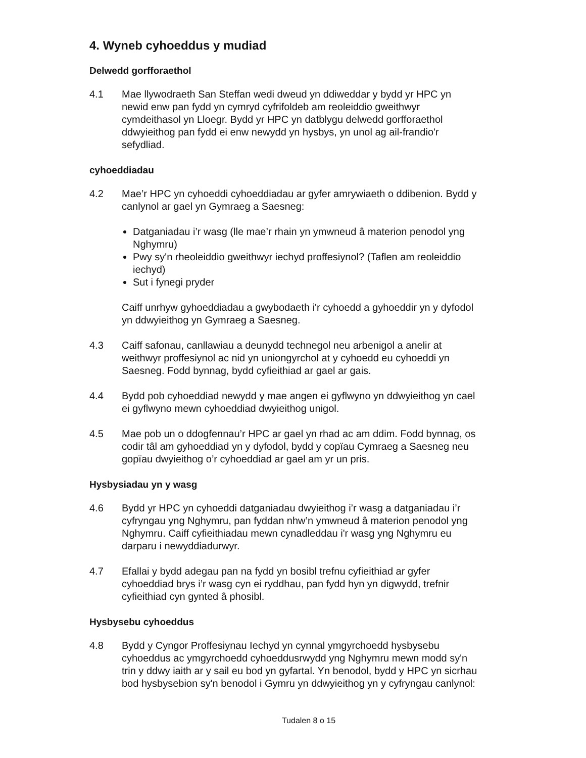4. Wyneb cyhoeddus y mudiad
Delwedd gorfforaethol
4.1 Mae llywodraeth San Steffan wedi dweud yn ddiweddar y bydd yr HPC yn newid enw pan fydd yn cymryd cyfrifoldeb am reoleiddio gweithwyr cymdeithasol yn Lloegr. Bydd yr HPC yn datblygu delwedd gorfforaethol ddwyieithog pan fydd ei enw newydd yn hysbys, yn unol ag ail-frandio'r sefydliad.
cyhoeddiadau
4.2 Mae’r HPC yn cyhoeddi cyhoeddiadau ar gyfer amrywiaeth o ddibenion. Bydd y canlynol ar gael yn Gymraeg a Saesneg:
Datganiadau i’r wasg (lle mae’r rhain yn ymwneud â materion penodol yng Nghymru)
Pwy sy'n rheoleiddio gweithwyr iechyd proffesiynol? (Taflen am reoleiddio iechyd)
Sut i fynegi pryder
Caiff unrhyw gyhoeddiadau a gwybodaeth i'r cyhoedd a gyhoeddir yn y dyfodol yn ddwyieithog yn Gymraeg a Saesneg.
4.3 Caiff safonau, canllawiau a deunydd technegol neu arbenigol a anelir at weithwyr proffesiynol ac nid yn uniongyrchol at y cyhoedd eu cyhoeddi yn Saesneg. Fodd bynnag, bydd cyfieithiad ar gael ar gais.
4.4 Bydd pob cyhoeddiad newydd y mae angen ei gyflwyno yn ddwyieithog yn cael ei gyflwyno mewn cyhoeddiad dwyieithog unigol.
4.5 Mae pob un o ddogfennau’r HPC ar gael yn rhad ac am ddim. Fodd bynnag, os codir tâl am gyhoeddiad yn y dyfodol, bydd y copïau Cymraeg a Saesneg neu gopïau dwyieithog o’r cyhoeddiad ar gael am yr un pris.
Hysbysiadau yn y wasg
4.6 Bydd yr HPC yn cyhoeddi datganiadau dwyieithog i’r wasg a datganiadau i’r cyfryngau yng Nghymru, pan fyddan nhw’n ymwneud â materion penodol yng Nghymru. Caiff cyfieithiadau mewn cynadleddau i'r wasg yng Nghymru eu darparu i newyddiadurwyr.
4.7 Efallai y bydd adegau pan na fydd yn bosibl trefnu cyfieithiad ar gyfer cyhoeddiad brys i’r wasg cyn ei ryddhau, pan fydd hyn yn digwydd, trefnir cyfieithiad cyn gynted â phosibl.
Hysbysebu cyhoeddus
4.8 Bydd y Cyngor Proffesiynau Iechyd yn cynnal ymgyrchoedd hysbysebu cyhoeddus ac ymgyrchoedd cyhoeddusrwydd yng Nghymru mewn modd sy'n trin y ddwy iaith ar y sail eu bod yn gyfartal. Yn benodol, bydd y HPC yn sicrhau bod hysbysebion sy'n benodol i Gymru yn ddwyieithog yn y cyfryngau canlynol:
Tudalen 8 o 15